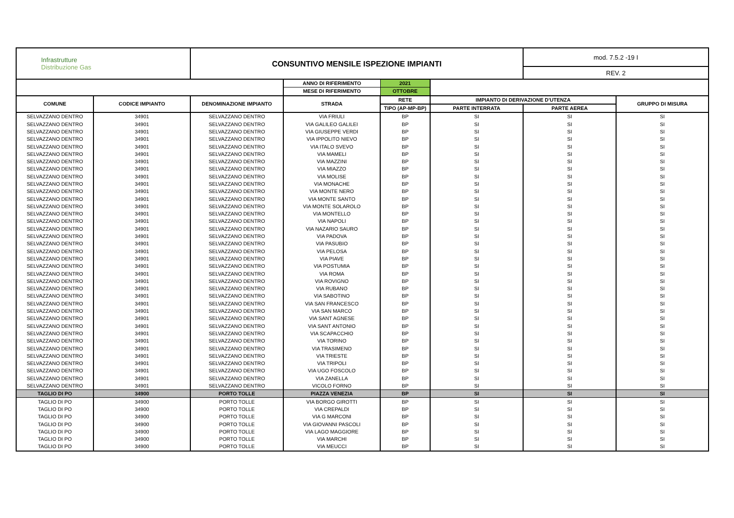| Infrastrutture Distribuzione Gas | | CONSUNTIVO MENSILE ISPEZIONE IMPIANTI | | | | mod. 7.5.2 -19 I | |
| | | | | | | REV. 2 | |
| | | | ANNO DI RIFERIMENTO | 2021 | | | |
| | | | MESE DI RIFERIMENTO | OTTOBRE | | | |
| COMUNE | CODICE IMPIANTO | DENOMINAZIONE IMPIANTO | STRADA | RETE | IMPIANTO DI DERIVAZIONE D'UTENZA | | GRUPPO DI MISURA |
| | | | | TIPO (AP-MP-BP) | PARTE INTERRATA | PARTE AEREA | |
| SELVAZZANO DENTRO | 34901 | SELVAZZANO DENTRO | VIA FRIULI | BP | SI | SI | SI |
| SELVAZZANO DENTRO | 34901 | SELVAZZANO DENTRO | VIA GALILEO GALILEI | BP | SI | SI | SI |
| SELVAZZANO DENTRO | 34901 | SELVAZZANO DENTRO | VIA GIUSEPPE VERDI | BP | SI | SI | SI |
| SELVAZZANO DENTRO | 34901 | SELVAZZANO DENTRO | VIA IPPOLITO NIEVO | BP | SI | SI | SI |
| SELVAZZANO DENTRO | 34901 | SELVAZZANO DENTRO | VIA ITALO SVEVO | BP | SI | SI | SI |
| SELVAZZANO DENTRO | 34901 | SELVAZZANO DENTRO | VIA MAMELI | BP | SI | SI | SI |
| SELVAZZANO DENTRO | 34901 | SELVAZZANO DENTRO | VIA MAZZINI | BP | SI | SI | SI |
| SELVAZZANO DENTRO | 34901 | SELVAZZANO DENTRO | VIA MIAZZO | BP | SI | SI | SI |
| SELVAZZANO DENTRO | 34901 | SELVAZZANO DENTRO | VIA MOLISE | BP | SI | SI | SI |
| SELVAZZANO DENTRO | 34901 | SELVAZZANO DENTRO | VIA MONACHE | BP | SI | SI | SI |
| SELVAZZANO DENTRO | 34901 | SELVAZZANO DENTRO | VIA MONTE NERO | BP | SI | SI | SI |
| SELVAZZANO DENTRO | 34901 | SELVAZZANO DENTRO | VIA MONTE SANTO | BP | SI | SI | SI |
| SELVAZZANO DENTRO | 34901 | SELVAZZANO DENTRO | VIA MONTE SOLAROLO | BP | SI | SI | SI |
| SELVAZZANO DENTRO | 34901 | SELVAZZANO DENTRO | VIA MONTELLO | BP | SI | SI | SI |
| SELVAZZANO DENTRO | 34901 | SELVAZZANO DENTRO | VIA NAPOLI | BP | SI | SI | SI |
| SELVAZZANO DENTRO | 34901 | SELVAZZANO DENTRO | VIA NAZARIO SAURO | BP | SI | SI | SI |
| SELVAZZANO DENTRO | 34901 | SELVAZZANO DENTRO | VIA PADOVA | BP | SI | SI | SI |
| SELVAZZANO DENTRO | 34901 | SELVAZZANO DENTRO | VIA PASUBIO | BP | SI | SI | SI |
| SELVAZZANO DENTRO | 34901 | SELVAZZANO DENTRO | VIA PELOSA | BP | SI | SI | SI |
| SELVAZZANO DENTRO | 34901 | SELVAZZANO DENTRO | VIA PIAVE | BP | SI | SI | SI |
| SELVAZZANO DENTRO | 34901 | SELVAZZANO DENTRO | VIA POSTUMIA | BP | SI | SI | SI |
| SELVAZZANO DENTRO | 34901 | SELVAZZANO DENTRO | VIA ROMA | BP | SI | SI | SI |
| SELVAZZANO DENTRO | 34901 | SELVAZZANO DENTRO | VIA ROVIGNO | BP | SI | SI | SI |
| SELVAZZANO DENTRO | 34901 | SELVAZZANO DENTRO | VIA RUBANO | BP | SI | SI | SI |
| SELVAZZANO DENTRO | 34901 | SELVAZZANO DENTRO | VIA SABOTINO | BP | SI | SI | SI |
| SELVAZZANO DENTRO | 34901 | SELVAZZANO DENTRO | VIA SAN FRANCESCO | BP | SI | SI | SI |
| SELVAZZANO DENTRO | 34901 | SELVAZZANO DENTRO | VIA SAN MARCO | BP | SI | SI | SI |
| SELVAZZANO DENTRO | 34901 | SELVAZZANO DENTRO | VIA SANT AGNESE | BP | SI | SI | SI |
| SELVAZZANO DENTRO | 34901 | SELVAZZANO DENTRO | VIA SANT ANTONIO | BP | SI | SI | SI |
| SELVAZZANO DENTRO | 34901 | SELVAZZANO DENTRO | VIA SCAPACCHIO | BP | SI | SI | SI |
| SELVAZZANO DENTRO | 34901 | SELVAZZANO DENTRO | VIA TORINO | BP | SI | SI | SI |
| SELVAZZANO DENTRO | 34901 | SELVAZZANO DENTRO | VIA TRASIMENO | BP | SI | SI | SI |
| SELVAZZANO DENTRO | 34901 | SELVAZZANO DENTRO | VIA TRIESTE | BP | SI | SI | SI |
| SELVAZZANO DENTRO | 34901 | SELVAZZANO DENTRO | VIA TRIPOLI | BP | SI | SI | SI |
| SELVAZZANO DENTRO | 34901 | SELVAZZANO DENTRO | VIA UGO FOSCOLO | BP | SI | SI | SI |
| SELVAZZANO DENTRO | 34901 | SELVAZZANO DENTRO | VIA ZANELLA | BP | SI | SI | SI |
| SELVAZZANO DENTRO | 34901 | SELVAZZANO DENTRO | VICOLO FORNO | BP | SI | SI | SI |
| TAGLIO DI PO | 34900 | PORTO TOLLE | PIAZZA VENEZIA | BP | SI | SI | SI |
| TAGLIO DI PO | 34900 | PORTO TOLLE | VIA BORGO GIROTTI | BP | SI | SI | SI |
| TAGLIO DI PO | 34900 | PORTO TOLLE | VIA CREPALDI | BP | SI | SI | SI |
| TAGLIO DI PO | 34900 | PORTO TOLLE | VIA G MARCONI | BP | SI | SI | SI |
| TAGLIO DI PO | 34900 | PORTO TOLLE | VIA GIOVANNI PASCOLI | BP | SI | SI | SI |
| TAGLIO DI PO | 34900 | PORTO TOLLE | VIA LAGO MAGGIORE | BP | SI | SI | SI |
| TAGLIO DI PO | 34900 | PORTO TOLLE | VIA MARCHI | BP | SI | SI | SI |
| TAGLIO DI PO | 34900 | PORTO TOLLE | VIA MEUCCI | BP | SI | SI | SI |